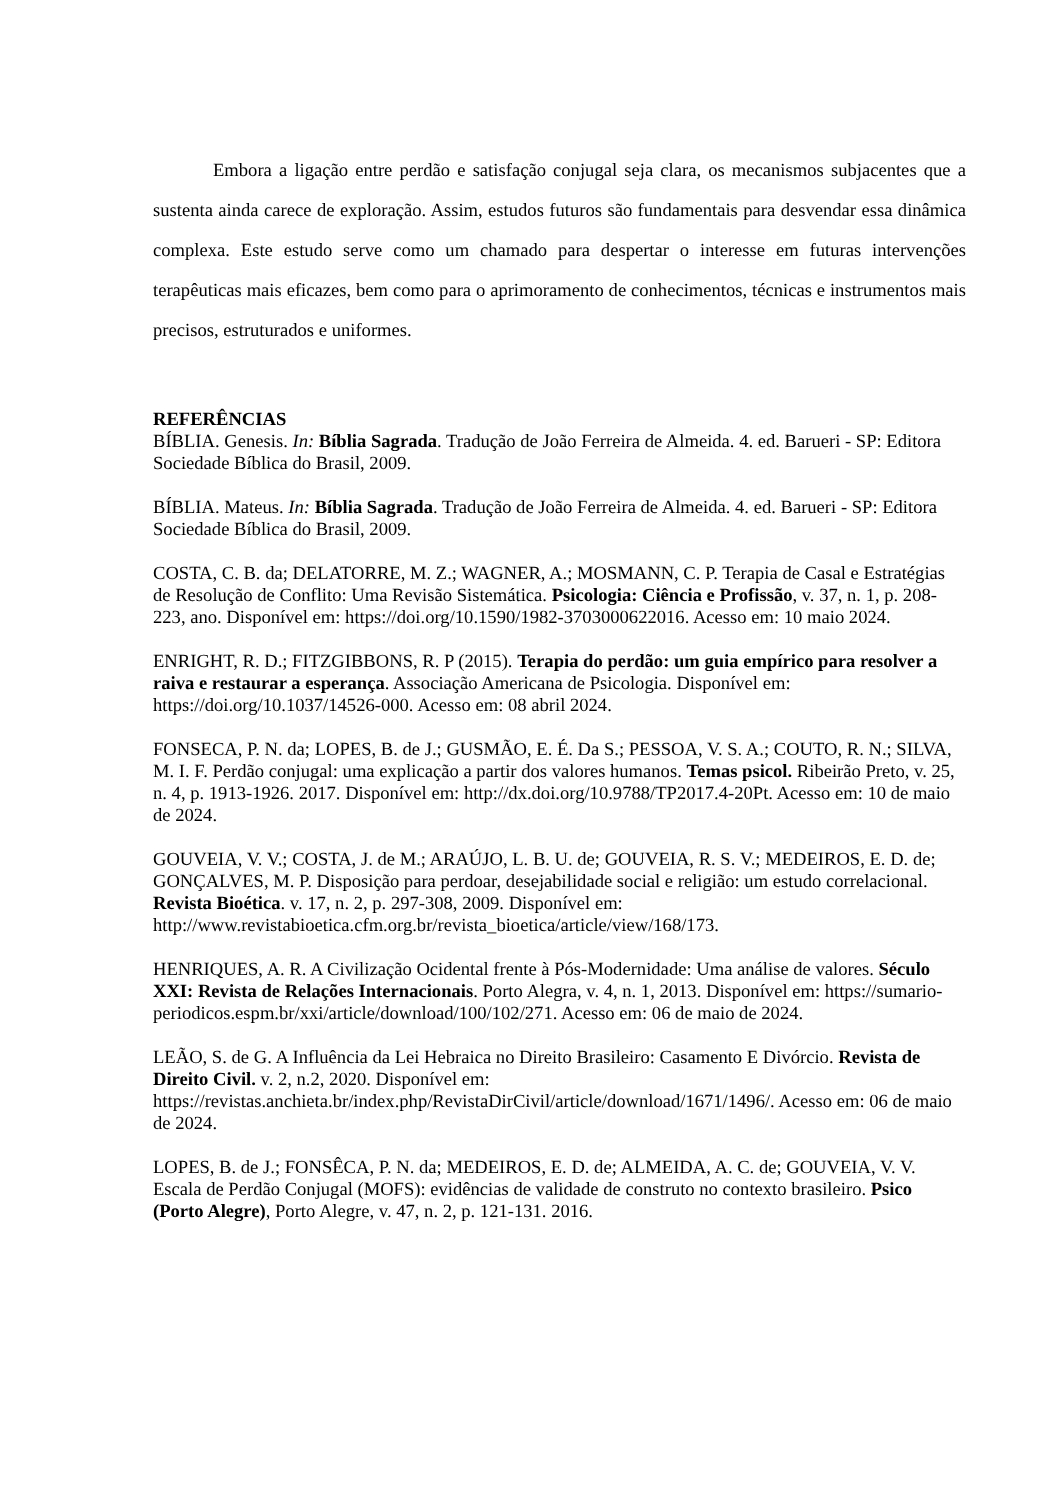Embora a ligação entre perdão e satisfação conjugal seja clara, os mecanismos subjacentes que a sustenta ainda carece de exploração. Assim, estudos futuros são fundamentais para desvendar essa dinâmica complexa. Este estudo serve como um chamado para despertar o interesse em futuras intervenções terapêuticas mais eficazes, bem como para o aprimoramento de conhecimentos, técnicas e instrumentos mais precisos, estruturados e uniformes.
REFERÊNCIAS
BÍBLIA. Genesis. In: Bíblia Sagrada. Tradução de João Ferreira de Almeida. 4. ed. Barueri - SP: Editora Sociedade Bíblica do Brasil, 2009.
BÍBLIA. Mateus. In: Bíblia Sagrada. Tradução de João Ferreira de Almeida. 4. ed. Barueri - SP: Editora Sociedade Bíblica do Brasil, 2009.
COSTA, C. B. da; DELATORRE, M. Z.; WAGNER, A.; MOSMANN, C. P. Terapia de Casal e Estratégias de Resolução de Conflito: Uma Revisão Sistemática. Psicologia: Ciência e Profissão, v. 37, n. 1, p. 208-223, ano. Disponível em: https://doi.org/10.1590/1982-3703000622016. Acesso em: 10 maio 2024.
ENRIGHT, R. D.; FITZGIBBONS, R. P (2015). Terapia do perdão: um guia empírico para resolver a raiva e restaurar a esperança. Associação Americana de Psicologia. Disponível em: https://doi.org/10.1037/14526-000. Acesso em: 08 abril 2024.
FONSECA, P. N. da; LOPES, B. de J.; GUSMÃO, E. É. Da S.; PESSOA, V. S. A.; COUTO, R. N.; SILVA, M. I. F. Perdão conjugal: uma explicação a partir dos valores humanos. Temas psicol. Ribeirão Preto, v. 25, n. 4, p. 1913-1926. 2017. Disponível em: http://dx.doi.org/10.9788/TP2017.4-20Pt. Acesso em: 10 de maio de 2024.
GOUVEIA, V. V.; COSTA, J. de M.; ARAÚJO, L. B. U. de; GOUVEIA, R. S. V.; MEDEIROS, E. D. de; GONÇALVES, M. P. Disposição para perdoar, desejabilidade social e religião: um estudo correlacional. Revista Bioética. v. 17, n. 2, p. 297-308, 2009. Disponível em: http://www.revistabioetica.cfm.org.br/revista_bioetica/article/view/168/173.
HENRIQUES, A. R. A Civilização Ocidental frente à Pós-Modernidade: Uma análise de valores. Século XXI: Revista de Relações Internacionais. Porto Alegra, v. 4, n. 1, 2013. Disponível em: https://sumario-periodicos.espm.br/xxi/article/download/100/102/271. Acesso em: 06 de maio de 2024.
LEÃO, S. de G. A Influência da Lei Hebraica no Direito Brasileiro: Casamento E Divórcio. Revista de Direito Civil. v. 2, n.2, 2020. Disponível em: https://revistas.anchieta.br/index.php/RevistaDirCivil/article/download/1671/1496/. Acesso em: 06 de maio de 2024.
LOPES, B. de J.; FONSÊCA, P. N. da; MEDEIROS, E. D. de; ALMEIDA, A. C. de; GOUVEIA, V. V. Escala de Perdão Conjugal (MOFS): evidências de validade de construto no contexto brasileiro. Psico (Porto Alegre), Porto Alegre, v. 47, n. 2, p. 121-131. 2016.